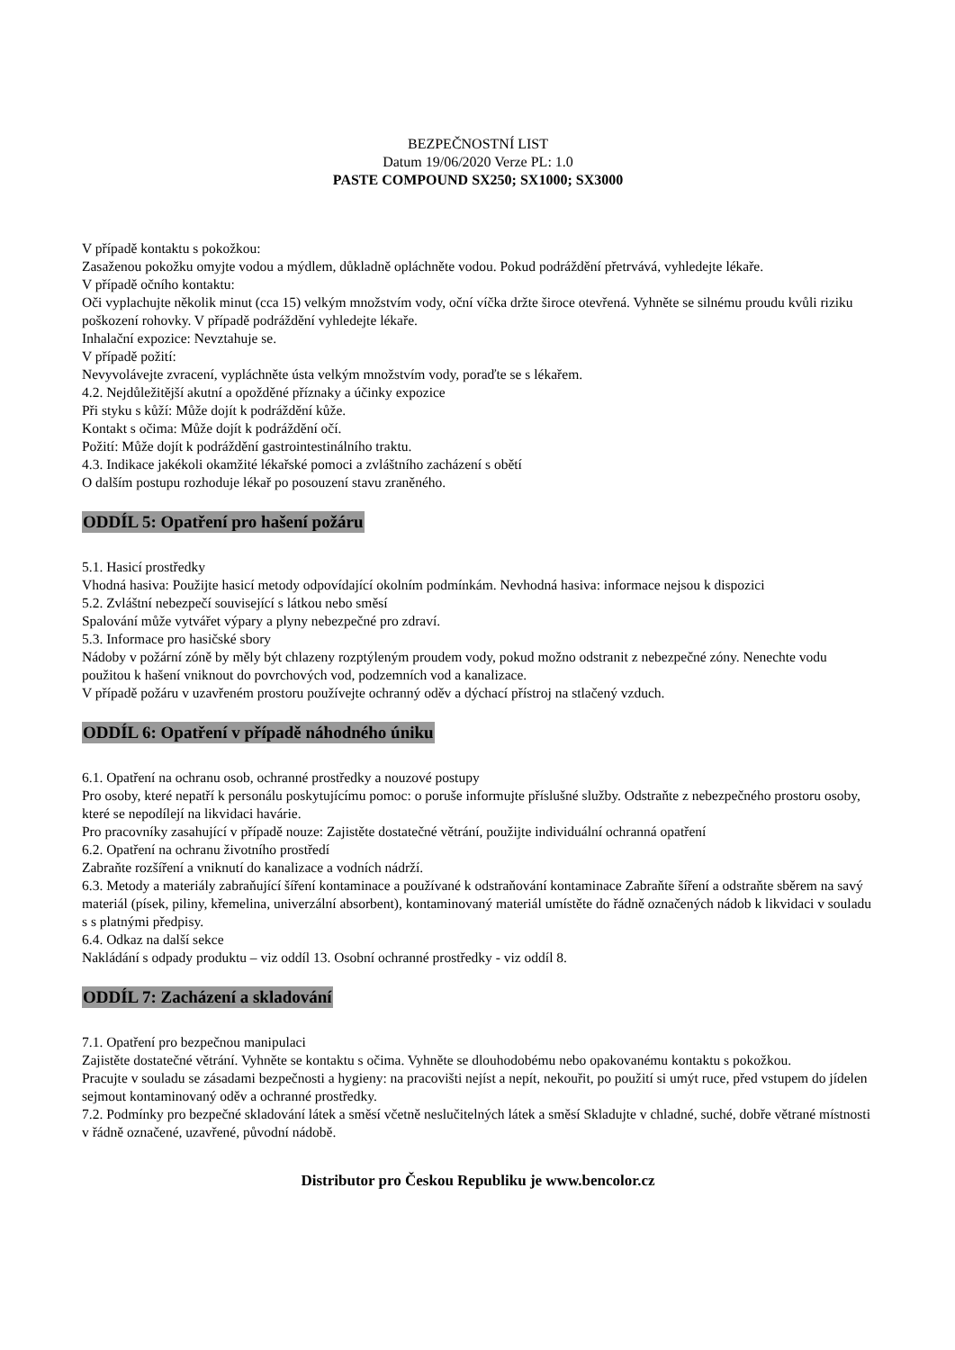BEZPEČNOSTNÍ LIST
Datum 19/06/2020 Verze PL: 1.0
PASTE COMPOUND SX250; SX1000; SX3000
V případě kontaktu s pokožkou:
Zasaženou pokožku omyjte vodou a mýdlem, důkladně opláchněte vodou. Pokud podráždění přetrvává, vyhledejte lékaře.
V případě očního kontaktu:
Oči vyplachujte několik minut (cca 15) velkým množstvím vody, oční víčka držte široce otevřená. Vyhněte se silnému proudu kvůli riziku poškození rohovky. V případě podráždění vyhledejte lékaře.
Inhalační expozice: Nevztahuje se.
V případě požití:
Nevyvolávejte zvracení, vypláchněte ústa velkým množstvím vody, poraďte se s lékařem.
4.2. Nejdůležitější akutní a opožděné příznaky a účinky expozice
Při styku s kůží: Může dojít k podráždění kůže.
Kontakt s očima: Může dojít k podráždění očí.
Požití: Může dojít k podráždění gastrointestinálního traktu.
4.3. Indikace jakékoli okamžité lékařské pomoci a zvláštního zacházení s obětí
O dalším postupu rozhoduje lékař po posouzení stavu zraněného.
ODDÍL 5: Opatření pro hašení požáru
5.1. Hasicí prostředky
Vhodná hasiva: Použijte hasicí metody odpovídající okolním podmínkám. Nevhodná hasiva: informace nejsou k dispozici
5.2. Zvláštní nebezpečí související s látkou nebo směsí
Spalování může vytvářet výpary a plyny nebezpečné pro zdraví.
5.3. Informace pro hasičské sbory
Nádoby v požární zóně by měly být chlazeny rozptýleným proudem vody, pokud možno odstranit z nebezpečné zóny. Nenechte vodu použitou k hašení vniknout do povrchových vod, podzemních vod a kanalizace.
V případě požáru v uzavřeném prostoru používejte ochranný oděv a dýchací přístroj na stlačený vzduch.
ODDÍL 6: Opatření v případě náhodného úniku
6.1. Opatření na ochranu osob, ochranné prostředky a nouzové postupy
Pro osoby, které nepatří k personálu poskytujícímu pomoc: o poruše informujte příslušné služby. Odstraňte z nebezpečného prostoru osoby, které se nepodílejí na likvidaci havárie.
Pro pracovníky zasahující v případě nouze: Zajistěte dostatečné větrání, použijte individuální ochranná opatření
6.2. Opatření na ochranu životního prostředí
Zabraňte rozšíření a vniknutí do kanalizace a vodních nádrží.
6.3. Metody a materiály zabraňující šíření kontaminace a používané k odstraňování kontaminace Zabraňte šíření a odstraňte sběrem na savý materiál (písek, piliny, křemelina, univerzální absorbent), kontaminovaný materiál umístěte do řádně označených nádob k likvidaci v souladu s s platnými předpisy.
6.4. Odkaz na další sekce
Nakládání s odpady produktu – viz oddíl 13. Osobní ochranné prostředky - viz oddíl 8.
ODDÍL 7: Zacházení a skladování
7.1. Opatření pro bezpečnou manipulaci
Zajistěte dostatečné větrání. Vyhněte se kontaktu s očima. Vyhněte se dlouhodobému nebo opakovanému kontaktu s pokožkou.
Pracujte v souladu se zásadami bezpečnosti a hygieny: na pracovišti nejíst a nepít, nekouřit, po použití si umýt ruce, před vstupem do jídelen sejmout kontaminovaný oděv a ochranné prostředky.
7.2. Podmínky pro bezpečné skladování látek a směsí včetně neslučitelných látek a směsí Skladujte v chladné, suché, dobře větrané místnosti v řádně označené, uzavřené, původní nádobě.
Distributor pro Českou Republiku je www.bencolor.cz